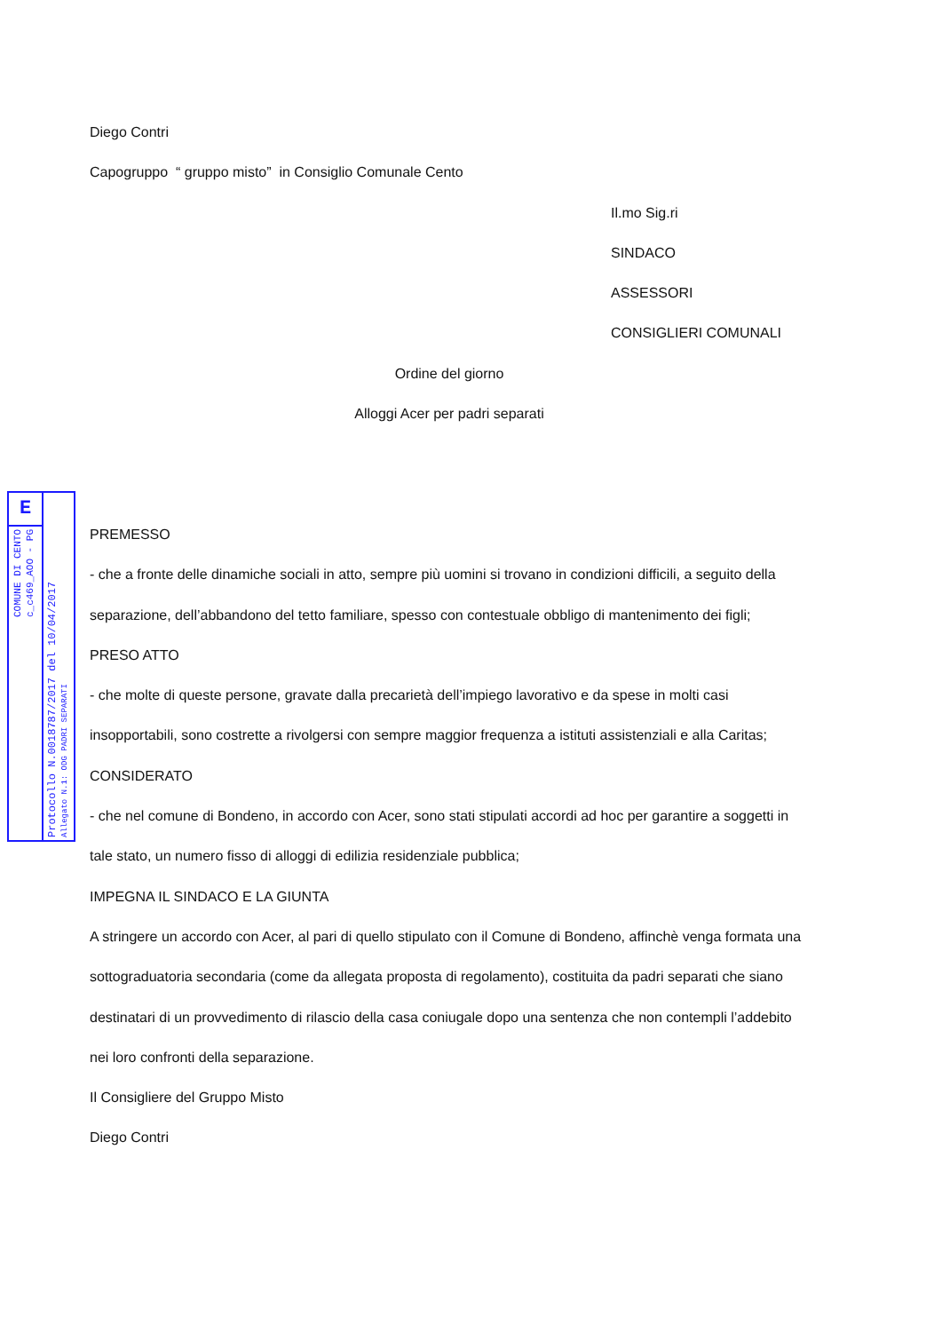E
COMUNE DI CENTO
c_c469_AOO - PG
Protocollo N.0018787/2017 del 10/04/2017
Allegato N.1: ODG PADRI SEPARATI
Diego Contri
Capogruppo “ gruppo misto” in Consiglio Comunale Cento
Il.mo Sig.ri
SINDACO
ASSESSORI
CONSIGLIERI COMUNALI
Ordine del giorno
Alloggi Acer per padri separati
PREMESSO
- che a fronte delle dinamiche sociali in atto, sempre più uomini si trovano in condizioni difficili, a seguito della separazione, dell’abbandono del tetto familiare, spesso con contestuale obbligo di mantenimento dei figli;
PRESO ATTO
- che molte di queste persone, gravate dalla precarietà dell’impiego lavorativo e da spese in molti casi insopportabili, sono costrette a rivolgersi con sempre maggior frequenza a istituti assistenziali e alla Caritas;
CONSIDERATO
- che nel comune di Bondeno, in accordo con Acer, sono stati stipulati accordi ad hoc per garantire a soggetti in tale stato, un numero fisso di alloggi di edilizia residenziale pubblica;
IMPEGNA IL SINDACO E LA GIUNTA
A stringere un accordo con Acer, al pari di quello stipulato con il Comune di Bondeno, affinchè venga formata una sottograduatoria secondaria (come da allegata proposta di regolamento), costituita da padri separati che siano destinatari di un provvedimento di rilascio della casa coniugale dopo una sentenza che non contempli l’addebito nei loro confronti della separazione.
Il Consigliere del Gruppo Misto
Diego Contri